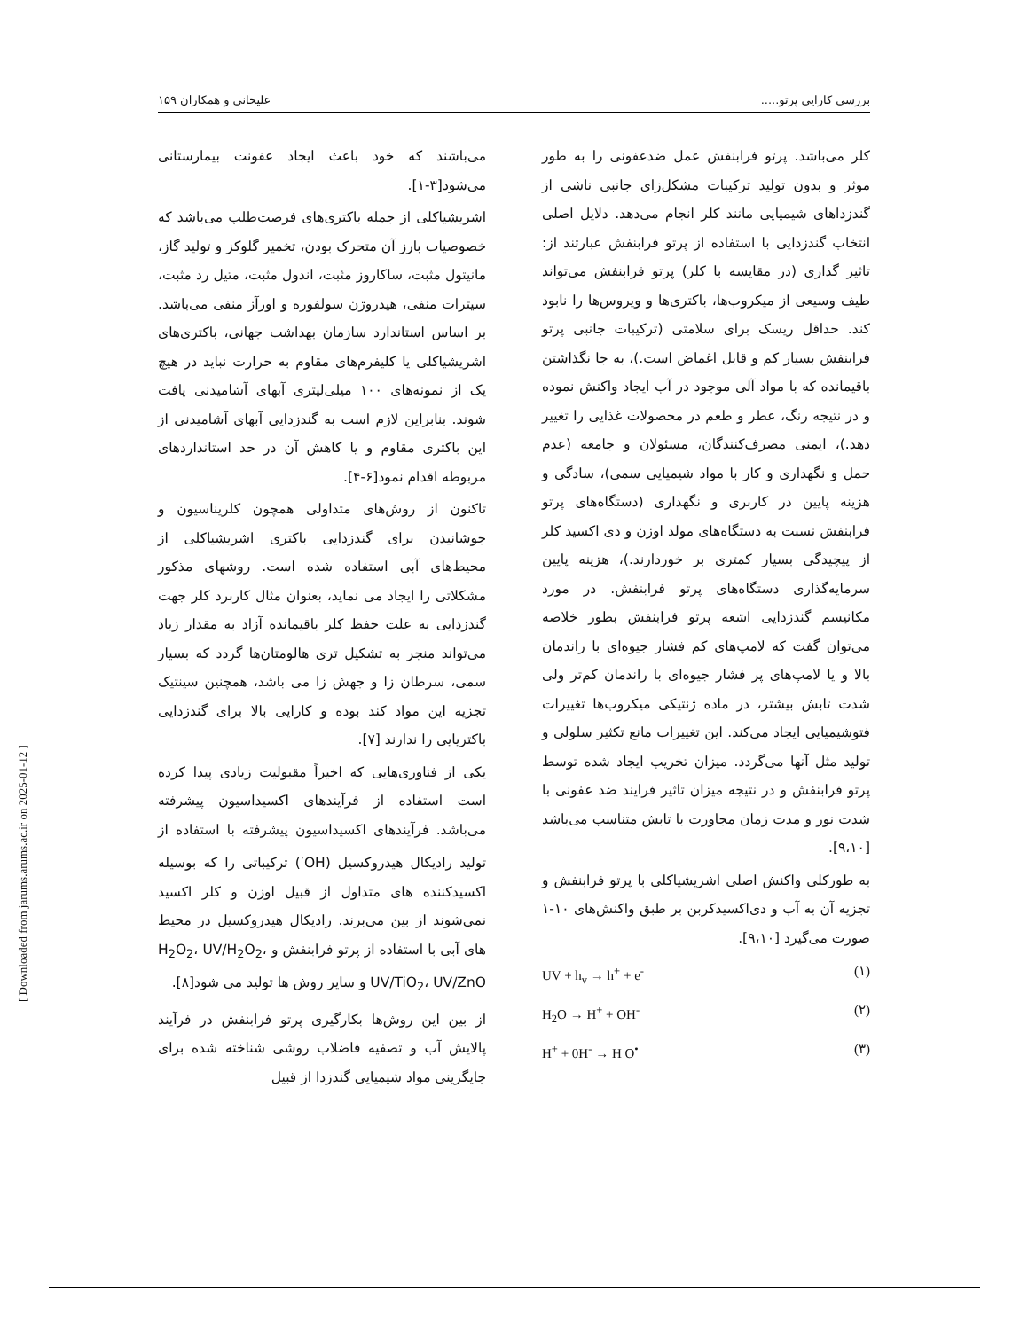بررسی کارایی پرتو..... علیخانی و همکاران ۱۵۹
می‌باشند که خود باعث ایجاد عفونت بیمارستانی می‌شود[۳-۱].
اشریشیاکلی از جمله باکتری‌های فرصت‌طلب می‌باشد که خصوصیات بارز آن متحرک بودن، تخمیر گلوکز و تولید گاز، مانیتول مثبت، ساکاروز مثبت، اندول مثبت، متیل رد مثبت، سیترات منفی، هیدروژن سولفوره و اورآز منفی می‌باشد. بر اساس استاندارد سازمان بهداشت جهانی، باکتری‌های اشریشیاکلی یا کلیفرم‌های مقاوم به حرارت نباید در هیچ یک از نمونه‌های ۱۰۰ میلی‌لیتری آبهای آشامیدنی یافت شوند. بنابراین لازم است به گندزدایی آبهای آشامیدنی از این باکتری مقاوم و یا کاهش آن در حد استانداردهای مربوطه اقدام نمود[۶-۴].
تاکنون از روش‌های متداولی همچون کلریناسیون و جوشانیدن برای گندزدایی باکتری اشریشیاکلی از محیط‌های آبی استفاده شده است. روشهای مذکور مشکلاتی را ایجاد می نماید، بعنوان مثال کاربرد کلر جهت گندزدایی به علت حفظ کلر باقیمانده آزاد به مقدار زیاد می‌تواند منجر به تشکیل تری هالومتان‌ها گردد که بسیار سمی، سرطان زا و جهش زا می باشد، همچنین سینتیک تجزیه این مواد کند بوده و کارایی بالا برای گندزدایی باکتریایی را ندارند [۷].
یکی از فناوری‌هایی که اخیراً مقبولیت زیادی پیدا کرده است استفاده از فرآیندهای اکسیداسیون پیشرفته می‌باشد. فرآیندهای اکسیداسیون پیشرفته با استفاده از تولید رادیکال هیدروکسیل (OH<sup>·</sup>) ترکیباتی را که بوسیله اکسیدکننده های متداول از قبیل اوزن و کلر اکسید نمی‌شوند از بین می‌برند. رادیکال هیدروکسیل در محیط های آبی با استفاده از پرتو فرابنفش و H<sub>2</sub>O<sub>2</sub>، UV/H<sub>2</sub>O<sub>2</sub>، UV/TiO<sub>2</sub>، UV/ZnO و سایر روش ها تولید می شود[۸].
از بین این روش‌ها بکارگیری پرتو فرابنفش در فرآیند پالایش آب و تصفیه فاضلاب روشی شناخته شده برای جایگزینی مواد شیمیایی گندزدا از قبیل
کلر می‌باشد. پرتو فرابنفش عمل ضدعفونی را به طور موثر و بدون تولید ترکیبات مشکل‌زای جانبی ناشی از گندزداهای شیمیایی مانند کلر انجام می‌دهد. دلایل اصلی انتخاب گندزدایی با استفاده از پرتو فرابنفش عبارتند از: تاثیر گذاری (در مقایسه با کلر) پرتو فرابنفش می‌تواند طیف وسیعی از میکروب‌ها، باکتری‌ها و ویروس‌ها را نابود کند. حداقل ریسک برای سلامتی (ترکیبات جانبی پرتو فرابنفش بسیار کم و قابل اغماض است.)، به جا نگذاشتن باقیمانده که با مواد آلی موجود در آب ایجاد واکنش نموده و در نتیجه رنگ، عطر و طعم در محصولات غذایی را تغییر دهد.)، ایمنی مصرف‌کنندگان، مسئولان و جامعه (عدم حمل و نگهداری و کار با مواد شیمیایی سمی)، سادگی و هزینه پایین در کاربری و نگهداری (دستگاه‌های پرتو فرابنفش نسبت به دستگاه‌های مولد اوزن و دی اکسید کلر از پیچیدگی بسیار کمتری بر خوردارند.)، هزینه پایین سرمایه‌گذاری دستگاه‌های پرتو فرابنفش. در مورد مکانیسم گندزدایی اشعه پرتو فرابنفش بطور خلاصه می‌توان گفت که لامپ‌های کم فشار جیوه‌ای با راندمان بالا و یا لامپ‌های پر فشار جیوه‌ای با راندمان کم‌تر ولی شدت تابش بیشتر، در ماده ژنتیکی میکروب‌ها تغییرات فتوشیمیایی ایجاد می‌کند. این تغییرات مانع تکثیر سلولی و تولید مثل آنها می‌گردد. میزان تخریب ایجاد شده توسط پرتو فرابنفش و در نتیجه میزان تاثیر فرایند ضد عفونی با شدت نور و مدت زمان مجاورت با تابش متناسب می‌باشد [۹،۱۰].
به طورکلی واکنش اصلی اشریشیاکلی با پرتو فرابنفش و تجزیه آن به آب و دی‌اکسیدکربن بر طبق واکنش‌های ۱۰-۱ صورت می‌گیرد [۹،۱۰].
UV + h<sub>v</sub> → h<sup>+</sup> + e<sup>-</sup> (۱)
H<sub>2</sub>O → H<sup>+</sup> + OH<sup>-</sup> (۲)
H<sup>+</sup> + 0H<sup>-</sup> → H O<sup>•</sup> (۳)
[ Downloaded from jarums.arums.ac.ir on 2025-01-12 ]